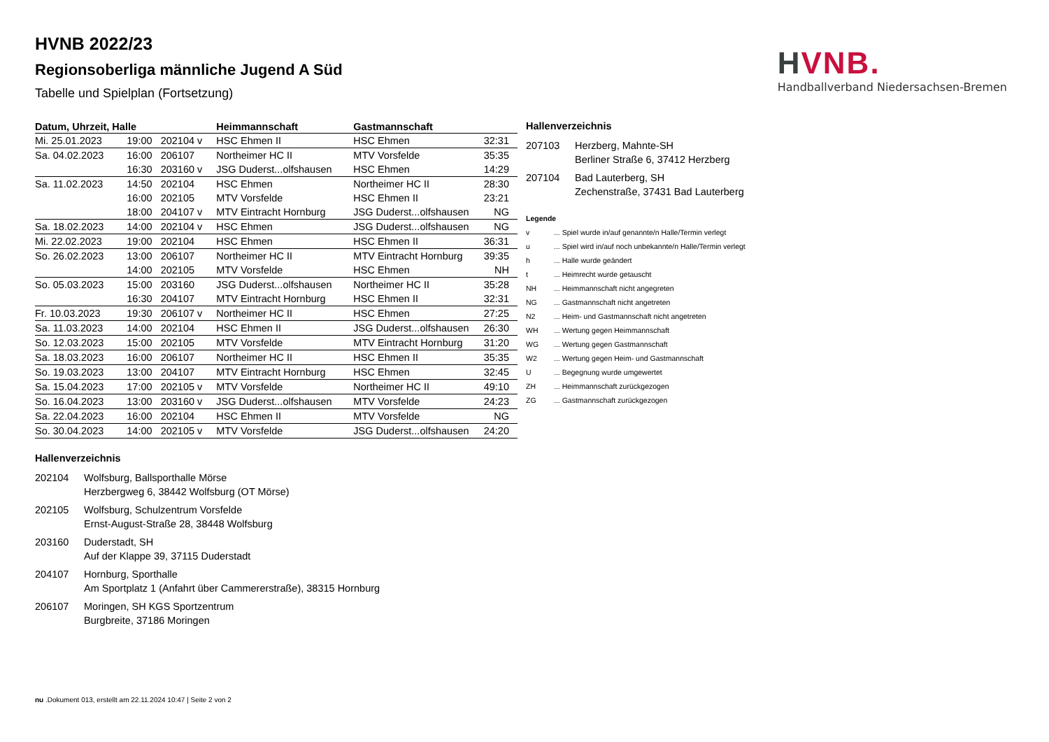HVNB.
Handballverband Niedersachsen-Bremen
HVNB 2022/23
Regionsoberliga männliche Jugend A Süd
Tabelle und Spielplan (Fortsetzung)
| Datum, Uhrzeit, Halle | | | Heimmannschaft | Gastmannschaft | |
| --- | --- | --- | --- | --- | --- |
| Mi. 25.01.2023 | 19:00 | 202104 v | HSC Ehmen II | HSC Ehmen | 32:31 |
| Sa. 04.02.2023 | 16:00 | 206107 | Northeimer HC II | MTV Vorsfelde | 35:35 |
| | 16:30 | 203160 v | JSG Duderst...olfshausen | HSC Ehmen | 14:29 |
| Sa. 11.02.2023 | 14:50 | 202104 | HSC Ehmen | Northeimer HC II | 28:30 |
| | 16:00 | 202105 | MTV Vorsfelde | HSC Ehmen II | 23:21 |
| | 18:00 | 204107 v | MTV Eintracht Hornburg | JSG Duderst...olfshausen | NG |
| Sa. 18.02.2023 | 14:00 | 202104 v | HSC Ehmen | JSG Duderst...olfshausen | NG |
| Mi. 22.02.2023 | 19:00 | 202104 | HSC Ehmen | HSC Ehmen II | 36:31 |
| So. 26.02.2023 | 13:00 | 206107 | Northeimer HC II | MTV Eintracht Hornburg | 39:35 |
| | 14:00 | 202105 | MTV Vorsfelde | HSC Ehmen | NH |
| So. 05.03.2023 | 15:00 | 203160 | JSG Duderst...olfshausen | Northeimer HC II | 35:28 |
| | 16:30 | 204107 | MTV Eintracht Hornburg | HSC Ehmen II | 32:31 |
| Fr. 10.03.2023 | 19:30 | 206107 v | Northeimer HC II | HSC Ehmen | 27:25 |
| Sa. 11.03.2023 | 14:00 | 202104 | HSC Ehmen II | JSG Duderst...olfshausen | 26:30 |
| So. 12.03.2023 | 15:00 | 202105 | MTV Vorsfelde | MTV Eintracht Hornburg | 31:20 |
| Sa. 18.03.2023 | 16:00 | 206107 | Northeimer HC II | HSC Ehmen II | 35:35 |
| So. 19.03.2023 | 13:00 | 204107 | MTV Eintracht Hornburg | HSC Ehmen | 32:45 |
| Sa. 15.04.2023 | 17:00 | 202105 v | MTV Vorsfelde | Northeimer HC II | 49:10 |
| So. 16.04.2023 | 13:00 | 203160 v | JSG Duderst...olfshausen | MTV Vorsfelde | 24:23 |
| Sa. 22.04.2023 | 16:00 | 202104 | HSC Ehmen II | MTV Vorsfelde | NG |
| So. 30.04.2023 | 14:00 | 202105 v | MTV Vorsfelde | JSG Duderst...olfshausen | 24:20 |
Hallenverzeichnis
207103 Herzberg, Mahnte-SH
Berliner Straße 6, 37412 Herzberg
207104 Bad Lauterberg, SH
Zechenstraße, 37431 Bad Lauterberg
Legende
v... Spiel wurde in/auf genannte/n Halle/Termin verlegt
u... Spiel wird in/auf noch unbekannte/n Halle/Termin verlegt
h... Halle wurde geändert
t... Heimrecht wurde getauscht
NH... Heimmannschaft nicht angegreten
NG... Gastmannschaft nicht angetreten
N2... Heim- und Gastmannschaft nicht angetreten
WH... Wertung gegen Heimmannschaft
WG... Wertung gegen Gastmannschaft
W2... Wertung gegen Heim- und Gastmannschaft
U... Begegnung wurde umgewertet
ZH... Heimmannschaft zurückgezogen
ZG... Gastmannschaft zurückgezogen
Hallenverzeichnis
202104 Wolfsburg, Ballsporthalle Mörse
Herzbergweg 6, 38442 Wolfsburg (OT Mörse)
202105 Wolfsburg, Schulzentrum Vorsfelde
Ernst-August-Straße 28, 38448 Wolfsburg
203160 Duderstadt, SH
Auf der Klappe 39, 37115 Duderstadt
204107 Hornburg, Sporthalle
Am Sportplatz 1 (Anfahrt über Cammererstraße), 38315 Hornburg
206107 Moringen, SH KGS Sportzentrum
Burgbreite, 37186 Moringen
nu .Dokument 013, erstellt am 22.11.2024 10:47 | Seite 2 von 2